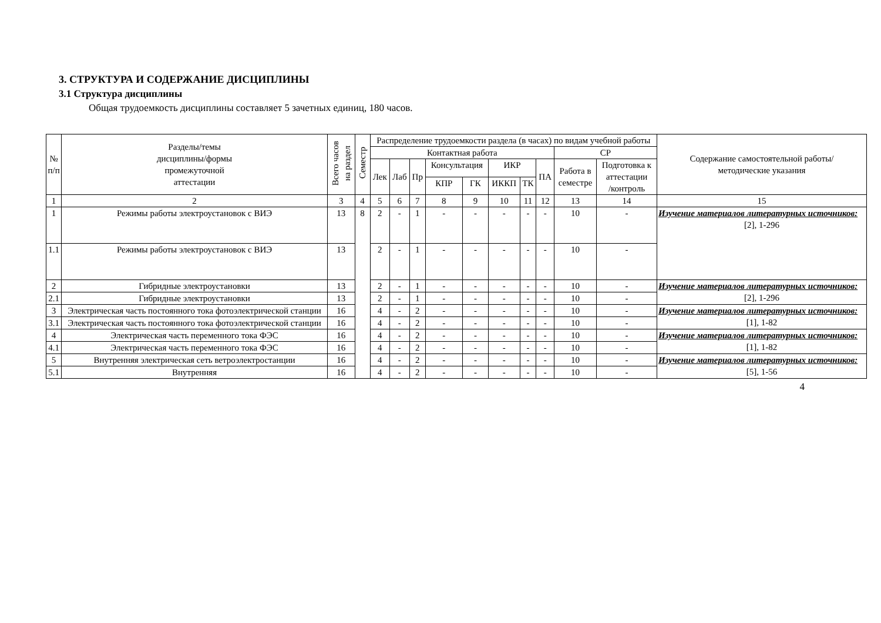3. СТРУКТУРА И СОДЕРЖАНИЕ ДИСЦИПЛИНЫ
3.1 Структура дисциплины
Общая трудоемкость дисциплины составляет 5 зачетных единиц, 180 часов.
| № п/п | Разделы/темы дисциплины/формы промежуточной аттестации | Всего часов на раздел | Семестр | Распределение трудоемкости раздела (в часах) по видам учебной работы | | | | | | | | | | Содержание самостоятельной работы/ методические указания |
| --- | --- | --- | --- | --- | --- | --- | --- | --- | --- | --- | --- | --- | --- | --- |
| | | | | Контактная работа | | | | | | | | СР | | |
| | | | | Лек | Лаб | Пр | Консультация | | ИКР | | ПА | Работа в семестре | Подготовка к аттестации /контроль | |
| | | | | | | | КПР | ГК | ИККП | ТК | | | | |
| 1 | 2 | 3 | 4 | 5 | 6 | 7 | 8 | 9 | 10 | 11 | 12 | 13 | 14 | 15 |
| 1 | Режимы работы электроустановок с ВИЭ | 13 | 8 | 2 | - | 1 | - | - | - | - | - | 10 | - | Изучение материалов литературных источников: [2], 1-296 |
| 1.1 | Режимы работы электроустановок с ВИЭ | 13 | | 2 | - | 1 | - | - | - | - | - | 10 | - | |
| 2 | Гибридные электроустановки | 13 | | 2 | - | 1 | - | - | - | - | - | 10 | - | Изучение материалов литературных источников: [2], 1-296 |
| 2.1 | Гибридные электроустановки | 13 | | 2 | - | 1 | - | - | - | - | - | 10 | - | |
| 3 | Электрическая часть постоянного тока фотоэлектрической станции | 16 | | 4 | - | 2 | - | - | - | - | - | 10 | - | Изучение материалов литературных источников: [1], 1-82 |
| 3.1 | Электрическая часть постоянного тока фотоэлектрической станции | 16 | | 4 | - | 2 | - | - | - | - | - | 10 | - | |
| 4 | Электрическая часть переменного тока ФЭС | 16 | | 4 | - | 2 | - | - | - | - | - | 10 | - | Изучение материалов литературных источников: [1], 1-82 |
| 4.1 | Электрическая часть переменного тока ФЭС | 16 | | 4 | - | 2 | - | - | - | - | - | 10 | - | |
| 5 | Внутренняя электрическая сеть ветроэлектростанции | 16 | | 4 | - | 2 | - | - | - | - | - | 10 | - | Изучение материалов литературных источников: [5], 1-56 |
| 5.1 | Внутренняя | 16 | | 4 | - | 2 | - | - | - | - | - | 10 | - | |
4